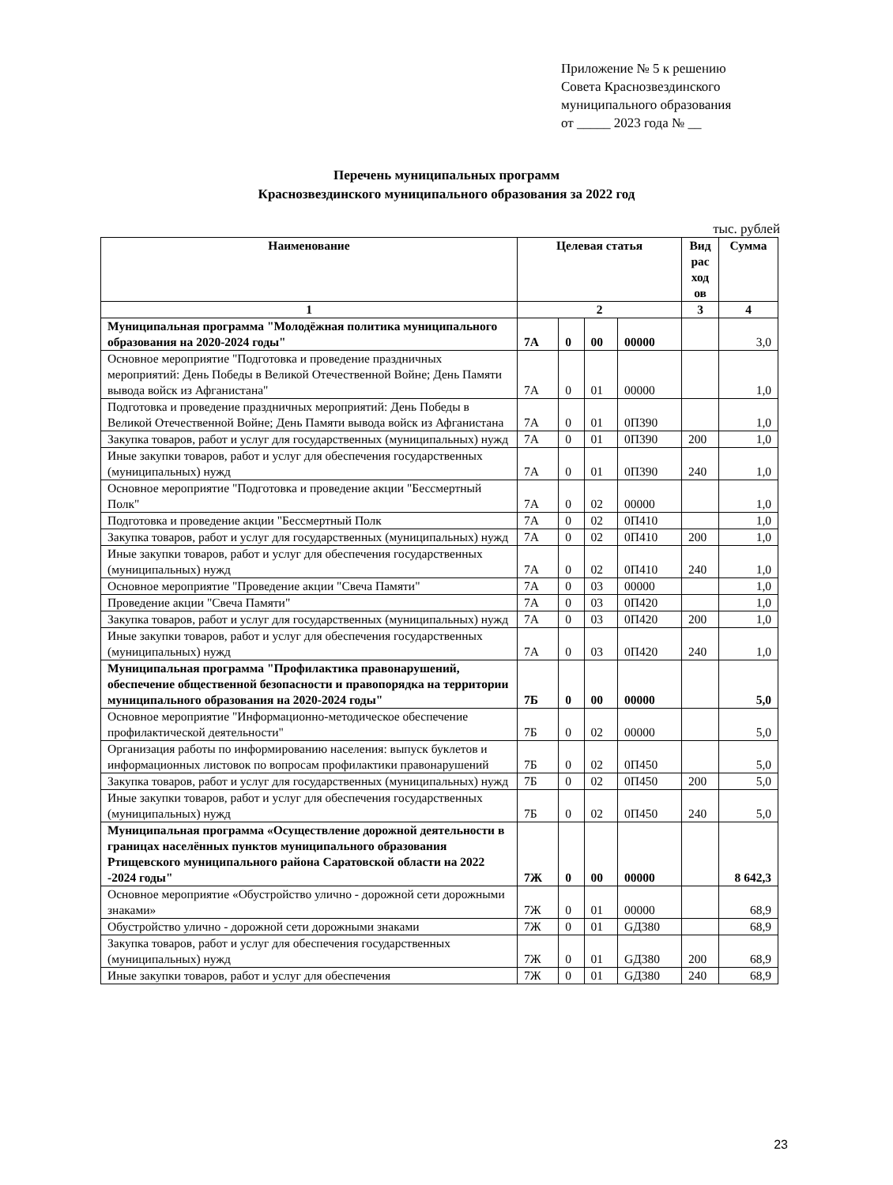Приложение № 5 к решению
Совета Краснозвездинского
муниципального образования
от _____ 2023 года № __
Перечень муниципальных программ
Краснозвездинского муниципального образования за 2022 год
тыс. рублей
| Наименование | Целевая статья | | | | Вид рас ход ов | Сумма |
| --- | --- | --- | --- | --- | --- | --- |
| 1 | 2 | | | | 3 | 4 |
| Муниципальная программа "Молодёжная политика муниципального образования на 2020-2024 годы" | 7А | 0 | 00 | 00000 | | 3,0 |
| Основное мероприятие "Подготовка и проведение праздничных мероприятий: День Победы в Великой Отечественной Войне; День Памяти вывода войск из Афганистана" | 7А | 0 | 01 | 00000 | | 1,0 |
| Подготовка и проведение праздничных мероприятий: День Победы в Великой Отечественной Войне; День Памяти вывода войск из Афганистана | 7А | 0 | 01 | 0П390 | | 1,0 |
| Закупка товаров, работ и услуг для государственных (муниципальных) нужд | 7А | 0 | 01 | 0П390 | 200 | 1,0 |
| Иные закупки товаров, работ и услуг для обеспечения государственных (муниципальных) нужд | 7А | 0 | 01 | 0П390 | 240 | 1,0 |
| Основное мероприятие "Подготовка и проведение акции "Бессмертный Полк" | 7А | 0 | 02 | 00000 | | 1,0 |
| Подготовка и проведение акции "Бессмертный Полк | 7А | 0 | 02 | 0П410 | | 1,0 |
| Закупка товаров, работ и услуг для государственных (муниципальных) нужд | 7А | 0 | 02 | 0П410 | 200 | 1,0 |
| Иные закупки товаров, работ и услуг для обеспечения государственных (муниципальных) нужд | 7А | 0 | 02 | 0П410 | 240 | 1,0 |
| Основное мероприятие "Проведение акции "Свеча Памяти" | 7А | 0 | 03 | 00000 | | 1,0 |
| Проведение акции "Свеча Памяти" | 7А | 0 | 03 | 0П420 | | 1,0 |
| Закупка товаров, работ и услуг для государственных (муниципальных) нужд | 7А | 0 | 03 | 0П420 | 200 | 1,0 |
| Иные закупки товаров, работ и услуг для обеспечения государственных (муниципальных) нужд | 7А | 0 | 03 | 0П420 | 240 | 1,0 |
| Муниципальная программа "Профилактика правонарушений, обеспечение общественной безопасности и правопорядка на территории муниципального образования на 2020-2024 годы" | 7Б | 0 | 00 | 00000 | | 5,0 |
| Основное мероприятие "Информационно-методическое обеспечение профилактической деятельности" | 7Б | 0 | 02 | 00000 | | 5,0 |
| Организация работы по информированию населения: выпуск буклетов и информационных листовок по вопросам профилактики правонарушений | 7Б | 0 | 02 | 0П450 | | 5,0 |
| Закупка товаров, работ и услуг для государственных (муниципальных) нужд | 7Б | 0 | 02 | 0П450 | 200 | 5,0 |
| Иные закупки товаров, работ и услуг для обеспечения государственных (муниципальных) нужд | 7Б | 0 | 02 | 0П450 | 240 | 5,0 |
| Муниципальная программа «Осуществление дорожной деятельности в границах населённых пунктов муниципального образования Ртищевского муниципального района Саратовской области на 2022 -2024 годы" | 7Ж | 0 | 00 | 00000 | | 8 642,3 |
| Основное мероприятие «Обустройство улично - дорожной сети дорожными знаками» | 7Ж | 0 | 01 | 00000 | | 68,9 |
| Обустройство улично - дорожной сети дорожными знаками | 7Ж | 0 | 01 | GД380 | | 68,9 |
| Закупка товаров, работ и услуг для обеспечения государственных (муниципальных) нужд | 7Ж | 0 | 01 | GД380 | 200 | 68,9 |
| Иные закупки товаров, работ и услуг для обеспечения | 7Ж | 0 | 01 | GД380 | 240 | 68,9 |
23